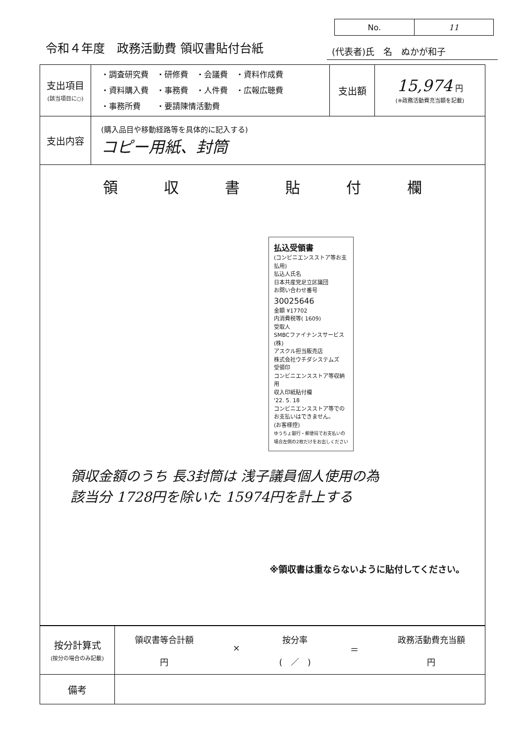No. 11
令和４年度　政務活動費 領収書貼付台紙
(代表者)氏　名　ぬかが和子
| 支出項目 (該当項目に○) | ・調査研究費 ・研修費 ・会議費 ・資料作成費 ・資料購入費 ・事務費 ・人件費 ・広報広聴費 ・事務所費 ・要請陳情活動費 | 支出額 | 15,974 円 (※政務活動費充当額を記載) |
| 支出内容 | (購入品目や移動経路等を具体的に記入する) コピー用紙、封筒 | | |
| 領 収 書 貼 付 欄 払込受領書 (コンビニエンスストア等お支払用) 払込人氏名 日本共産党足立区議団 お問い合わせ番号 30025646 金額 ¥17702 内消費税等( 1609) 受取人 SMBCファイナンスサービス(株) アスクル担当販売店 株式会社ウチダシステムズ 受領印 コンビニエンスストア等収納用 収入印紙貼付欄 '22. 5. 18 コンビニエンスストア等でのお支払いはできません。 (お客様控) ゆうちょ銀行・郵便局でお支払いの場合左側の2枚だけをお出しください 領収金額のうち 長3封筒は 浅子議員個人使用の為 該当分 1728円を除いた 15974円を計上する ※領収書は重ならないように貼付してください。 | | | |
| 按分計算式 (按分の場合のみ記載) | 領収書等合計額 円 × 按分率 ( ／ ) ＝ 政務活動費充当額 円 |
| 備考 | |